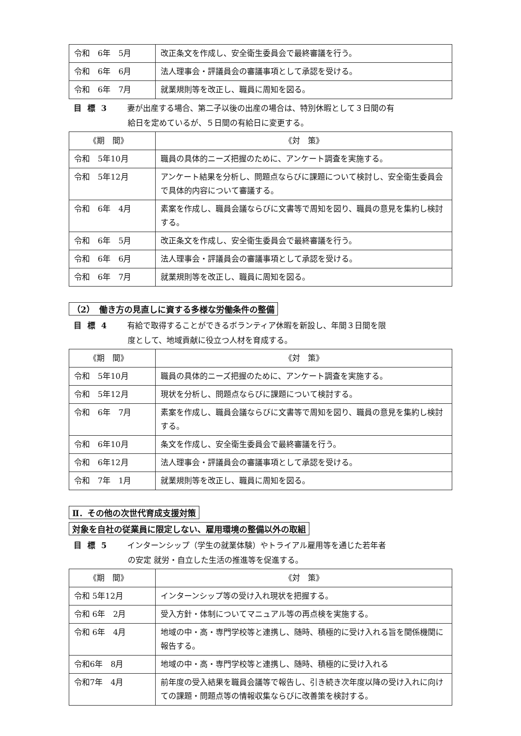| 令和 6年 5月 | 改正条文を作成し、安全衛生委員会で最終審議を行う。 |
| 令和 6年 6月 | 法人理事会・評議員会の審議事項として承認を受ける。 |
| 令和 6年 7月 | 就業規則等を改正し、職員に周知を図る。 |
目標3 妻が出産する場合、第二子以後の出産の場合は、特別休暇として３日間の有
給日を定めているが、５日間の有給日に変更する。
| 《期 間》 | 《対 策》 |
| --- | --- |
| 令和 5年10月 | 職員の具体的ニーズ把握のために、アンケート調査を実施する。 |
| 令和 5年12月 | アンケート結果を分析し、問題点ならびに課題について検討し、安全衛生委員会で具体的内容について審議する。 |
| 令和 6年 4月 | 素案を作成し、職員会議ならびに文書等で周知を図り、職員の意見を集約し検討する。 |
| 令和 6年 5月 | 改正条文を作成し、安全衛生委員会で最終審議を行う。 |
| 令和 6年 6月 | 法人理事会・評議員会の審議事項として承認を受ける。 |
| 令和 6年 7月 | 就業規則等を改正し、職員に周知を図る。 |
（2）　働き方の見直しに資する多様な労働条件の整備
目標4 有給で取得することができるボランティア休暇を新設し、年間３日間を限
度として、地域貢献に役立つ人材を育成する。
| 《期 間》 | 《対 策》 |
| --- | --- |
| 令和 5年10月 | 職員の具体的ニーズ把握のために、アンケート調査を実施する。 |
| 令和 5年12月 | 現状を分析し、問題点ならびに課題について検討する。 |
| 令和 6年 7月 | 素案を作成し、職員会議ならびに文書等で周知を図り、職員の意見を集約し検討する。 |
| 令和 6年10月 | 条文を作成し、安全衛生委員会で最終審議を行う。 |
| 令和 6年12月 | 法人理事会・評議員会の審議事項として承認を受ける。 |
| 令和 7年 1月 | 就業規則等を改正し、職員に周知を図る。 |
Ⅱ．その他の次世代育成支援対策
対象を自社の従業員に限定しない、雇用環境の整備以外の取組
目標5 インターンシップ（学生の就業体験）やトライアル雇用等を通じた若年者
の安定 就労・自立した生活の推進等を促進する。
| 《期 間》 | 《対 策》 |
| --- | --- |
| 令和 5年12月 | インターンシップ等の受け入れ現状を把握する。 |
| 令和 6年 2月 | 受入方針・体制についてマニュアル等の再点検を実施する。 |
| 令和 6年 4月 | 地域の中・高・専門学校等と連携し、随時、積極的に受け入れる旨を関係機関に報告する。 |
| 令和6年 8月 | 地域の中・高・専門学校等と連携し、随時、積極的に受け入れる |
| 令和7年 4月 | 前年度の受入結果を職員会議等で報告し、引き続き次年度以降の受け入れに向けての課題・問題点等の情報収集ならびに改善策を検討する。 |